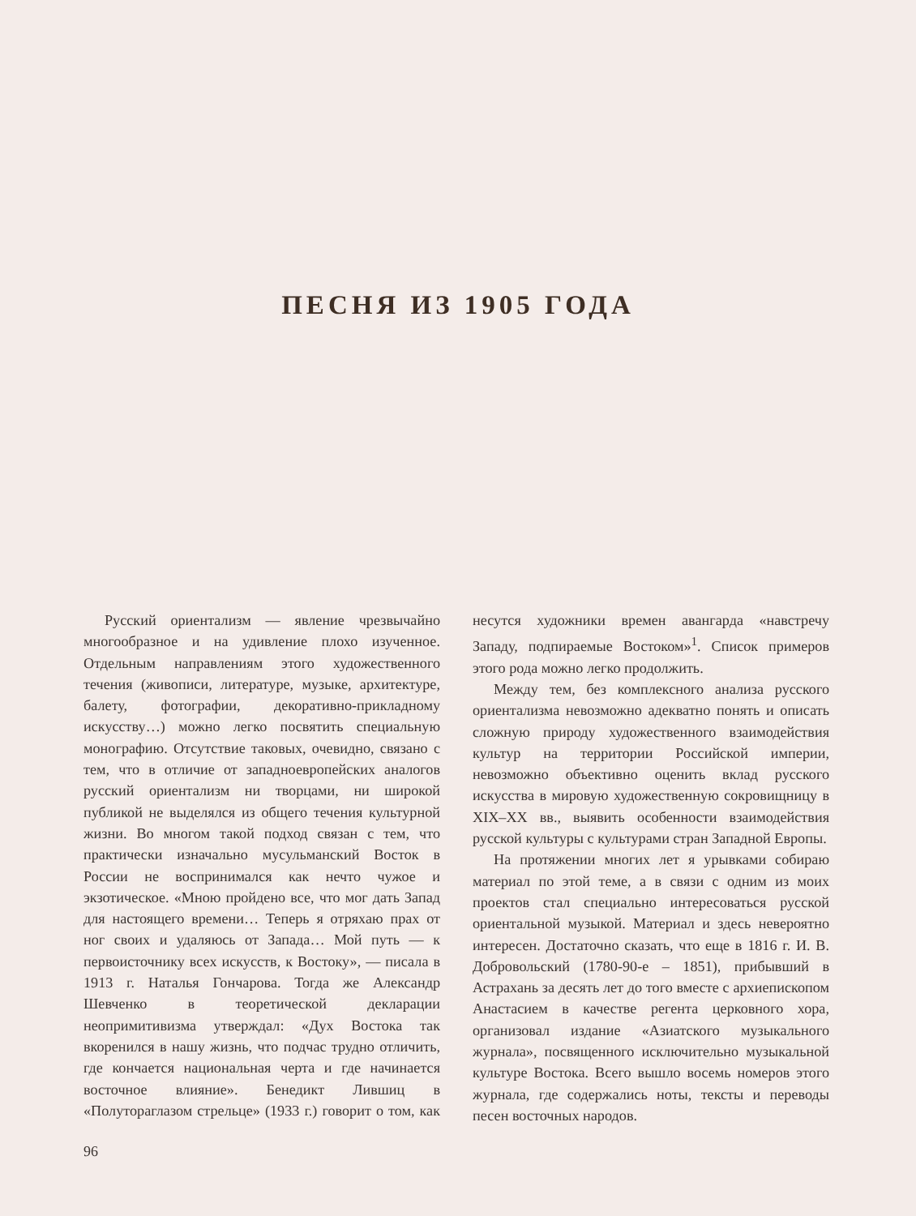ПЕСНЯ ИЗ 1905 ГОДА
Русский ориентализм — явление чрезвычайно многообразное и на удивление плохо изученное. Отдельным направлениям этого художественного течения (живописи, литературе, музыке, архитектуре, балету, фотографии, декоративно-прикладному искусству…) можно легко посвятить специальную монографию. Отсутствие таковых, очевидно, связано с тем, что в отличие от западноевропейских аналогов русский ориентализм ни творцами, ни широкой публикой не выделялся из общего течения культурной жизни. Во многом такой подход связан с тем, что практически изначально мусульманский Восток в России не воспринимался как нечто чужое и экзотическое. «Мною пройдено все, что мог дать Запад для настоящего времени… Теперь я отряхаю прах от ног своих и удаляюсь от Запада… Мой путь — к первоисточнику всех искусств, к Востоку», — писала в 1913 г. Наталья Гончарова. Тогда же Александр Шевченко в теоретической декларации неопримитивизма утверждал: «Дух Востока так вкоренился в нашу жизнь, что подчас трудно отличить, где кончается национальная черта и где начинается восточное влияние». Бенедикт Лившиц в «Полутораглазом стрельце» (1933 г.) говорит о том, как несутся художники времен авангарда «навстречу Западу, подпираемые Востоком»<sup>1</sup>. Список примеров этого рода можно легко продолжить.
Между тем, без комплексного анализа русского ориентализма невозможно адекватно понять и описать сложную природу художественного взаимодействия культур на территории Российской империи, невозможно объективно оценить вклад русского искусства в мировую художественную сокровищницу в XIX–XX вв., выявить особенности взаимодействия русской культуры с культурами стран Западной Европы.
На протяжении многих лет я урывками собираю материал по этой теме, а в связи с одним из моих проектов стал специально интересоваться русской ориентальной музыкой. Материал и здесь невероятно интересен. Достаточно сказать, что еще в 1816 г. И. В. Добровольский (1780-90-е – 1851), прибывший в Астрахань за десять лет до того вместе с архиепископом Анастасием в качестве регента церковного хора, организовал издание «Азиатского музыкального журнала», посвященного исключительно музыкальной культуре Востока. Всего вышло восемь номеров этого журнала, где содержались ноты, тексты и переводы песен восточных народов.
96